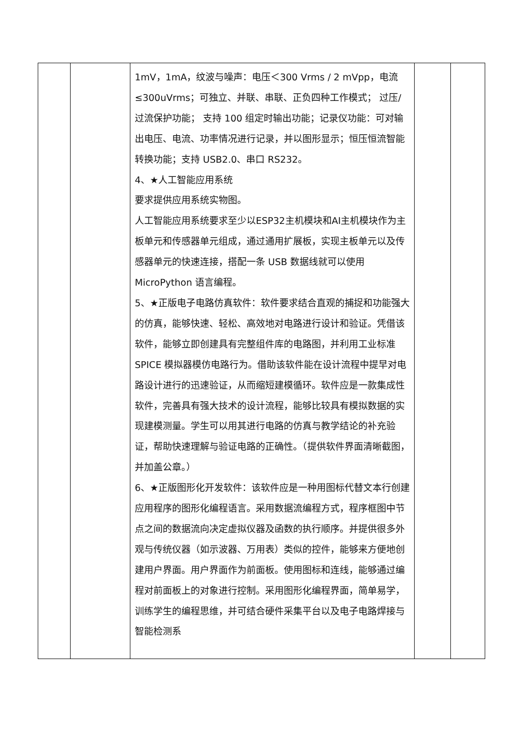| | | 1mV，1mA，纹波与噪声：电压＜300 Vrms / 2 mVpp，电流≤300uVrms；可独立、并联、串联、正负四种工作模式； 过压/过流保护功能； 支持 100 组定时输出功能；记录仪功能：可对输出电压、电流、功率情况进行记录，并以图形显示；恒压恒流智能转换功能；支持 USB2.0、串口 RS232。 4、★人工智能应用系统 要求提供应用系统实物图。 人工智能应用系统要求至少以ESP32主机模块和AI主机模块作为主板单元和传感器单元组成，通过通用扩展板，实现主板单元以及传感器单元的快速连接，搭配一条 USB 数据线就可以使用 MicroPython 语言编程。 5、★正版电子电路仿真软件：软件要求结合直观的捕捉和功能强大的仿真，能够快速、轻松、高效地对电路进行设计和验证。凭借该软件，能够立即创建具有完整组件库的电路图，并利用工业标准 SPICE 模拟器模仿电路行为。借助该软件能在设计流程中提早对电路设计进行的迅速验证，从而缩短建模循环。软件应是一款集成性软件，完善具有强大技术的设计流程，能够比较具有模拟数据的实现建模测量。学生可以用其进行电路的仿真与教学结论的补充验证，帮助快速理解与验证电路的正确性。（提供软件界面清晰截图，并加盖公章。） 6、★正版图形化开发软件：该软件应是一种用图标代替文本行创建应用程序的图形化编程语言。采用数据流编程方式，程序框图中节点之间的数据流向决定虚拟仪器及函数的执行顺序。并提供很多外观与传统仪器（如示波器、万用表）类似的控件，能够来方便地创建用户界面。用户界面作为前面板。使用图标和连线，能够通过编程对前面板上的对象进行控制。采用图形化编程界面，简单易学，训练学生的编程思维，并可结合硬件采集平台以及电子电路焊接与智能检测系 | | |